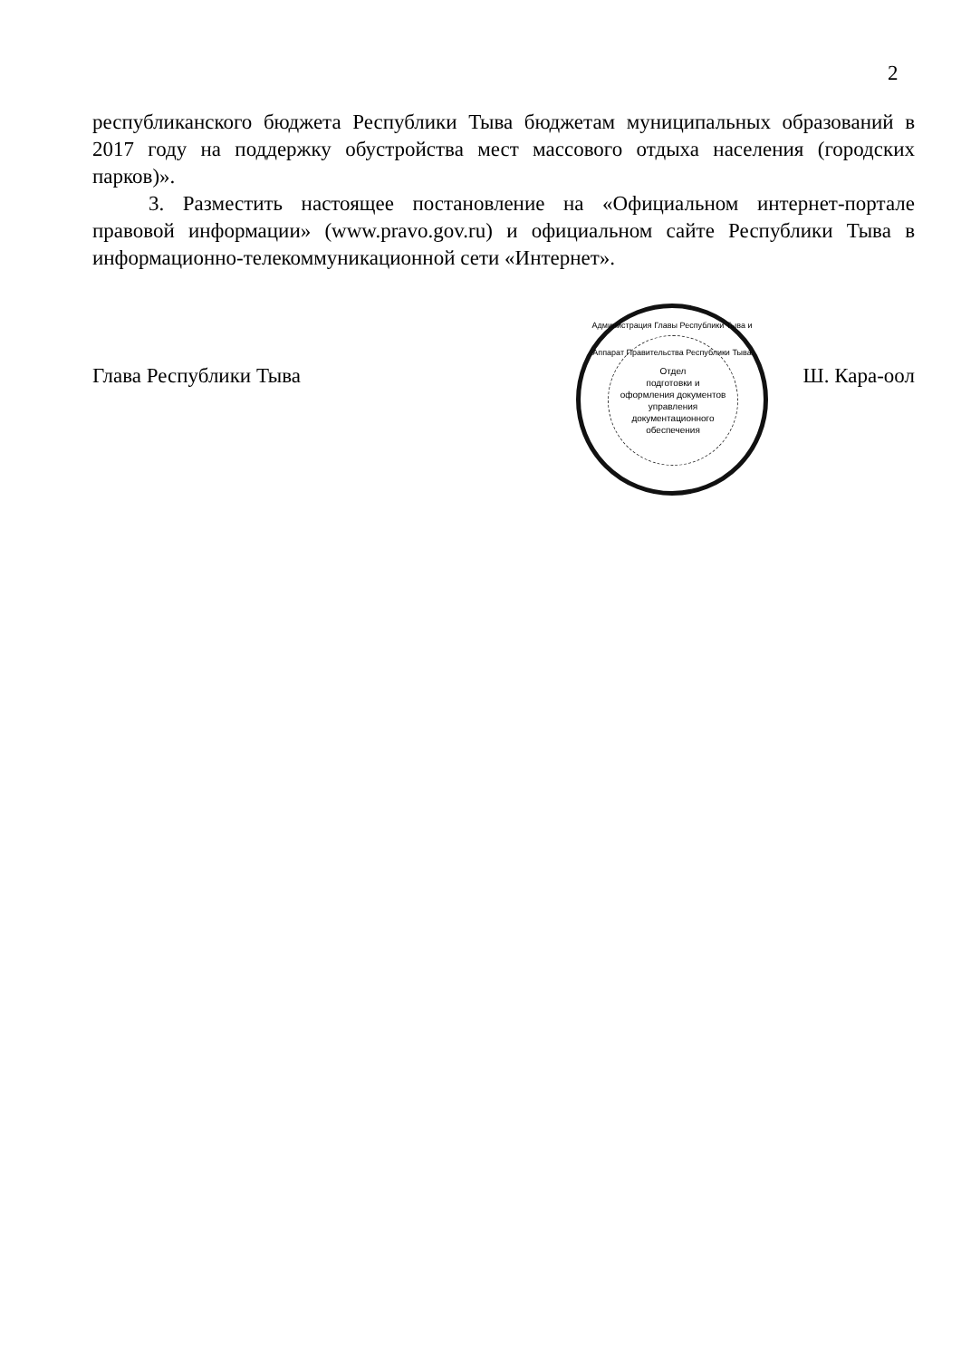2
республиканского бюджета Республики Тыва бюджетам муниципальных образований в 2017 году на поддержку обустройства мест массового отдыха населения (городских парков)».
3. Разместить настоящее постановление на «Официальном интернет-портале правовой информации» (www.pravo.gov.ru) и официальном сайте Республики Тыва в информационно-телекоммуникационной сети «Интернет».
Администрация Главы Республики Тыва и Аппарат Правительства Республики Тыва
Отдел
подготовки и
оформления документов
управления
документационного
обеспечения
Глава Республики Тыва Ш. Кара-оол